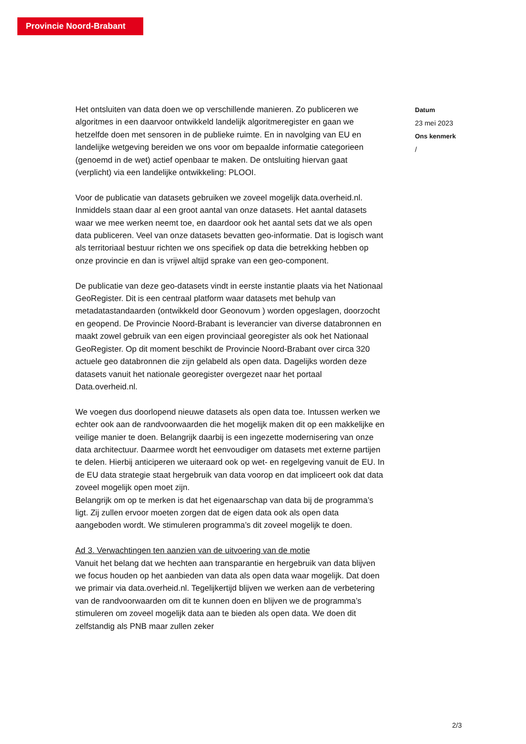Provincie Noord-Brabant
Het ontsluiten van data doen we op verschillende manieren. Zo publiceren we algoritmes in een daarvoor ontwikkeld landelijk algoritmeregister en gaan we hetzelfde doen met sensoren in de publieke ruimte. En in navolging van EU en landelijke wetgeving bereiden we ons voor om bepaalde informatie categorieen (genoemd in de wet) actief openbaar te maken. De ontsluiting hiervan gaat (verplicht) via een landelijke ontwikkeling: PLOOI.
Voor de publicatie van datasets gebruiken we zoveel mogelijk data.overheid.nl. Inmiddels staan daar al een groot aantal van onze datasets. Het aantal datasets waar we mee werken neemt toe, en daardoor ook het aantal sets dat we als open data publiceren. Veel van onze datasets bevatten geo-informatie. Dat is logisch want als territoriaal bestuur richten we ons specifiek op data die betrekking hebben op onze provincie en dan is vrijwel altijd sprake van een geo-component.
De publicatie van deze geo-datasets vindt in eerste instantie plaats via het Nationaal GeoRegister. Dit is een centraal platform waar datasets met behulp van metadatastandaarden (ontwikkeld door Geonovum ) worden opgeslagen, doorzocht en geopend. De Provincie Noord-Brabant is leverancier van diverse databronnen en maakt zowel gebruik van een eigen provinciaal georegister als ook het Nationaal GeoRegister. Op dit moment beschikt de Provincie Noord-Brabant over circa 320 actuele geo databronnen die zijn gelabeld als open data. Dagelijks worden deze datasets vanuit het nationale georegister overgezet naar het portaal Data.overheid.nl.
We voegen dus doorlopend nieuwe datasets als open data toe. Intussen werken we echter ook aan de randvoorwaarden die het mogelijk maken dit op een makkelijke en veilige manier te doen. Belangrijk daarbij is een ingezette modernisering van onze data architectuur. Daarmee wordt het eenvoudiger om datasets met externe partijen te delen. Hierbij anticiperen we uiteraard ook op wet- en regelgeving vanuit de EU. In de EU data strategie staat hergebruik van data voorop en dat impliceert ook dat data zoveel mogelijk open moet zijn.
Belangrijk om op te merken is dat het eigenaarschap van data bij de programma’s ligt. Zij zullen ervoor moeten zorgen dat de eigen data ook als open data aangeboden wordt. We stimuleren programma’s dit zoveel mogelijk te doen.
Ad 3. Verwachtingen ten aanzien van de uitvoering van de motie
Vanuit het belang dat we hechten aan transparantie en hergebruik van data blijven we focus houden op het aanbieden van data als open data waar mogelijk. Dat doen we primair via data.overheid.nl. Tegelijkertijd blijven we werken aan de verbetering van de randvoorwaarden om dit te kunnen doen en blijven we de programma’s stimuleren om zoveel mogelijk data aan te bieden als open data. We doen dit zelfstandig als PNB maar zullen zeker
Datum
23 mei 2023
Ons kenmerk
/
2/3